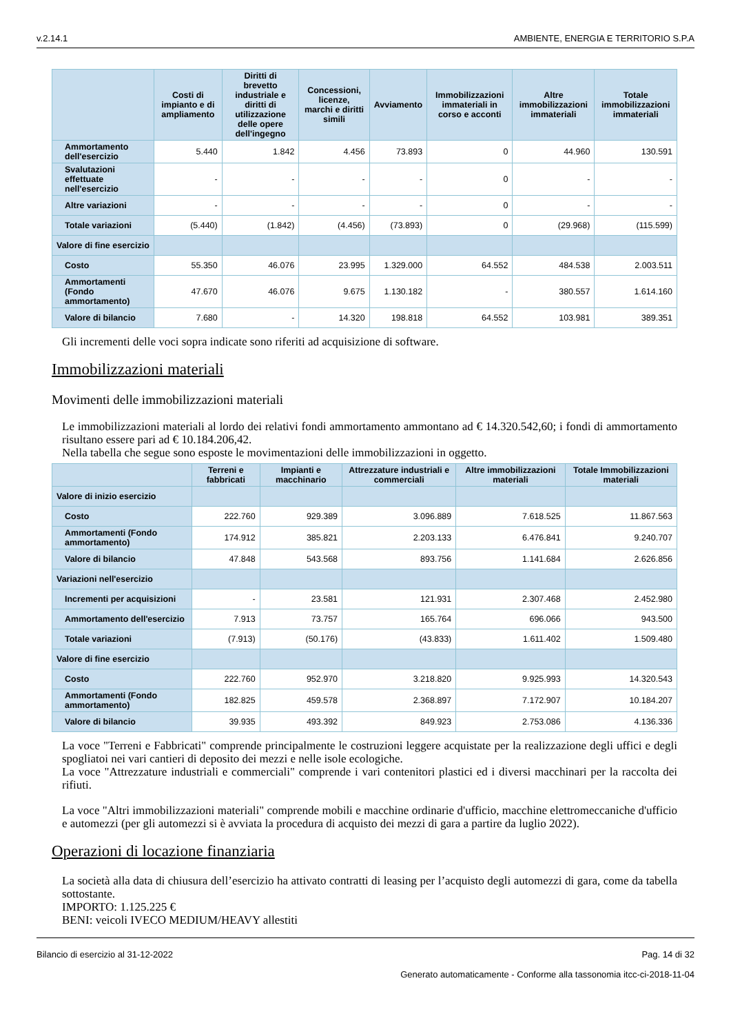v.2.14.1 AMBIENTE, ENERGIA E TERRITORIO S.P.A
| | Costi di impianto e di ampliamento | Diritti di brevetto industriale e diritti di utilizzazione delle opere dell'ingegno | Concessioni, licenze, marchi e diritti simili | Avviamento | Immobilizzazioni immateriali in corso e acconti | Altre immobilizzazioni immateriali | Totale immobilizzazioni immateriali |
| --- | --- | --- | --- | --- | --- | --- | --- |
| Ammortamento dell'esercizio | 5.440 | 1.842 | 4.456 | 73.893 | 0 | 44.960 | 130.591 |
| Svalutazioni effettuate nell'esercizio | - | - | - | - | 0 | - | - |
| Altre variazioni | - | - | - | - | 0 | - | - |
| Totale variazioni | (5.440) | (1.842) | (4.456) | (73.893) | 0 | (29.968) | (115.599) |
| Valore di fine esercizio | | | | | | | |
| Costo | 55.350 | 46.076 | 23.995 | 1.329.000 | 64.552 | 484.538 | 2.003.511 |
| Ammortamenti (Fondo ammortamento) | 47.670 | 46.076 | 9.675 | 1.130.182 | - | 380.557 | 1.614.160 |
| Valore di bilancio | 7.680 | - | 14.320 | 198.818 | 64.552 | 103.981 | 389.351 |
Gli incrementi delle voci sopra indicate sono riferiti ad acquisizione di software.
Immobilizzazioni materiali
Movimenti delle immobilizzazioni materiali
Le immobilizzazioni materiali al lordo dei relativi fondi ammortamento ammontano ad € 14.320.542,60; i fondi di ammortamento risultano essere pari ad € 10.184.206,42.
Nella tabella che segue sono esposte le movimentazioni delle immobilizzazioni in oggetto.
| | Terreni e fabbricati | Impianti e macchinario | Attrezzature industriali e commerciali | Altre immobilizzazioni materiali | Totale Immobilizzazioni materiali |
| --- | --- | --- | --- | --- | --- |
| Valore di inizio esercizio | | | | | |
| Costo | 222.760 | 929.389 | 3.096.889 | 7.618.525 | 11.867.563 |
| Ammortamenti (Fondo ammortamento) | 174.912 | 385.821 | 2.203.133 | 6.476.841 | 9.240.707 |
| Valore di bilancio | 47.848 | 543.568 | 893.756 | 1.141.684 | 2.626.856 |
| Variazioni nell'esercizio | | | | | |
| Incrementi per acquisizioni | - | 23.581 | 121.931 | 2.307.468 | 2.452.980 |
| Ammortamento dell'esercizio | 7.913 | 73.757 | 165.764 | 696.066 | 943.500 |
| Totale variazioni | (7.913) | (50.176) | (43.833) | 1.611.402 | 1.509.480 |
| Valore di fine esercizio | | | | | |
| Costo | 222.760 | 952.970 | 3.218.820 | 9.925.993 | 14.320.543 |
| Ammortamenti (Fondo ammortamento) | 182.825 | 459.578 | 2.368.897 | 7.172.907 | 10.184.207 |
| Valore di bilancio | 39.935 | 493.392 | 849.923 | 2.753.086 | 4.136.336 |
La voce "Terreni e Fabbricati" comprende principalmente le costruzioni leggere acquistate per la realizzazione degli uffici e degli spogliatoi nei vari cantieri di deposito dei mezzi e nelle isole ecologiche.
La voce "Attrezzature industriali e commerciali" comprende i vari contenitori plastici ed i diversi macchinari per la raccolta dei rifiuti.
La voce "Altri immobilizzazioni materiali" comprende mobili e macchine ordinarie d'ufficio, macchine elettromeccaniche d'ufficio e automezzi (per gli automezzi si è avviata la procedura di acquisto dei mezzi di gara a partire da luglio 2022).
Operazioni di locazione finanziaria
La società alla data di chiusura dell’esercizio ha attivato contratti di leasing per l’acquisto degli automezzi di gara, come da tabella sottostante.
IMPORTO: 1.125.225 €
BENI: veicoli IVECO MEDIUM/HEAVY allestiti
Bilancio di esercizio al 31-12-2022 Pag. 14 di 32
Generato automaticamente - Conforme alla tassonomia itcc-ci-2018-11-04